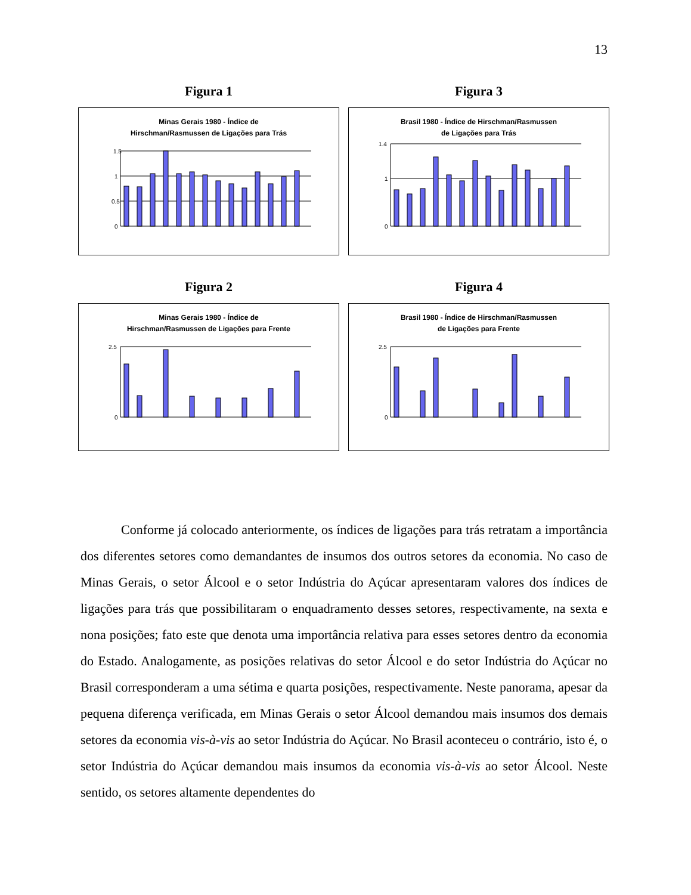13
Figura 1
Minas Gerais 1980 - Índice de
Hirschman/Rasmussen de Ligações para Trás
1.5
1
0.5
0
Figura 3
Brasil 1980 - Índice de Hirschman/Rasmussen
de Ligações para Trás
1.4
1
0
Figura 2
Minas Gerais 1980 - Índice de
Hirschman/Rasmussen de Ligações para Frente
2.5
0
Figura 4
Brasil 1980 - Índice de Hirschman/Rasmussen
de Ligações para Frente
2.5
0
Conforme já colocado anteriormente, os índices de ligações para trás retratam a importância dos diferentes setores como demandantes de insumos dos outros setores da economia. No caso de Minas Gerais, o setor Álcool e o setor Indústria do Açúcar apresentaram valores dos índices de ligações para trás que possibilitaram o enquadramento desses setores, respectivamente, na sexta e nona posições; fato este que denota uma importância relativa para esses setores dentro da economia do Estado. Analogamente, as posições relativas do setor Álcool e do setor Indústria do Açúcar no Brasil corresponderam a uma sétima e quarta posições, respectivamente. Neste panorama, apesar da pequena diferença verificada, em Minas Gerais o setor Álcool demandou mais insumos dos demais setores da economia vis-à-vis ao setor Indústria do Açúcar. No Brasil aconteceu o contrário, isto é, o setor Indústria do Açúcar demandou mais insumos da economia vis-à-vis ao setor Álcool. Neste sentido, os setores altamente dependentes do